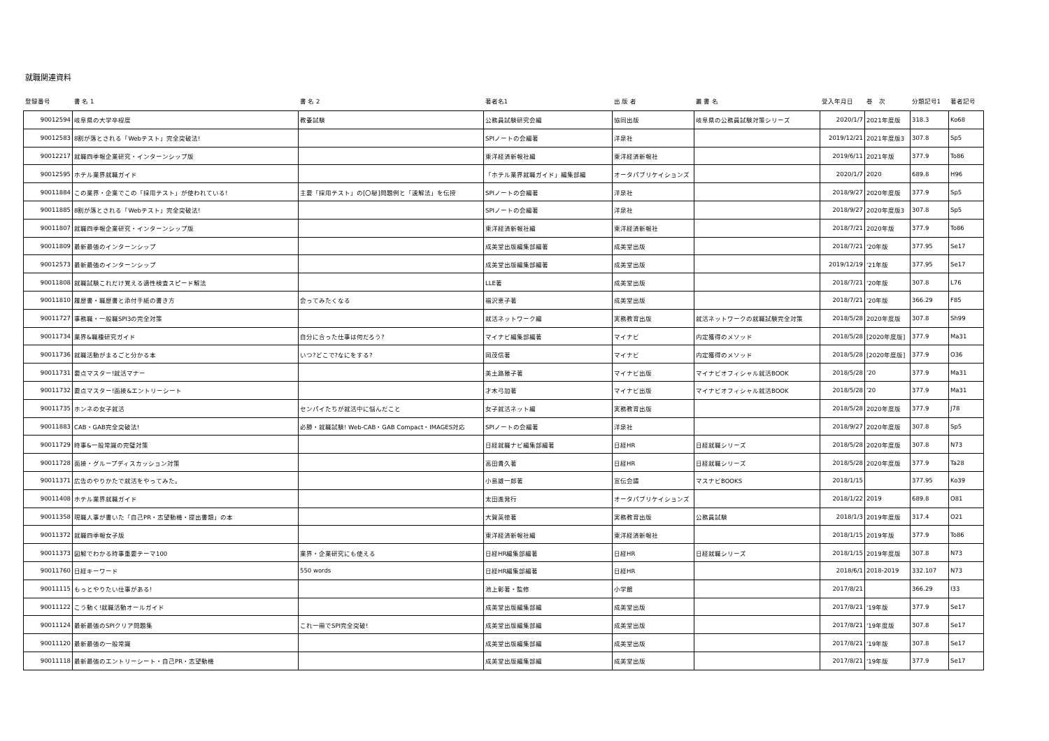就職関連資料
| 登録番号 | 書 名 1 | 書 名 2 | 著者名1 | 出 版 者 | 叢 書 名 | 受入年月日 | 巻 次 | 分類記号1 | 著者記号 |
| --- | --- | --- | --- | --- | --- | --- | --- | --- | --- |
| 90012594 | 岐阜県の大学卒程度 | 教養試験 | 公務員試験研究会編 | 協同出版 | 岐阜県の公務員試験対策シリーズ | 2020/1/7 | 2021年度版 | 318.3 | Ko68 |
| 90012583 | 8割が落とされる「Webテスト」完全突破法! | | SPIノートの会編著 | 洋泉社 | | 2019/12/21 | 2021年度版3 | 307.8 | Sp5 |
| 90012217 | 就職四季報企業研究・インターンシップ版 | | 東洋経済新報社編 | 東洋経済新報社 | | 2019/6/11 | 2021年版 | 377.9 | To86 |
| 90012595 | ホテル業界就職ガイド | | 「ホテル業界就職ガイド」編集部編 | オータパブリケイションズ | | 2020/1/7 | 2020 | 689.8 | H96 |
| 90011884 | この業界・企業でこの「採用テスト」が使われている! | 主要「採用テスト」の[〇秘]問題例と「速解法」を伝授 | SPIノートの会編著 | 洋泉社 | | 2018/9/27 | 2020年度版 | 377.9 | Sp5 |
| 90011885 | 8割が落とされる「Webテスト」完全突破法! | | SPIノートの会編著 | 洋泉社 | | 2018/9/27 | 2020年度版3 | 307.8 | Sp5 |
| 90011807 | 就職四季報企業研究・インターンシップ版 | | 東洋経済新報社編 | 東洋経済新報社 | | 2018/7/21 | 2020年版 | 377.9 | To86 |
| 90011809 | 最新最強のインターンシップ | | 成美堂出版編集部編著 | 成美堂出版 | | 2018/7/21 | '20年版 | 377.95 | Se17 |
| 90012573 | 最新最強のインターンシップ | | 成美堂出版編集部編著 | 成美堂出版 | | 2019/12/19 | '21年版 | 377.95 | Se17 |
| 90011808 | 就職試験これだけ覚える適性検査スピード解法 | | LLE著 | 成美堂出版 | | 2018/7/21 | '20年版 | 307.8 | L76 |
| 90011810 | 履歴書・職歴書と添付手紙の書き方 | 会ってみたくなる | 福沢恵子著 | 成美堂出版 | | 2018/7/21 | '20年版 | 366.29 | F85 |
| 90011727 | 事務職・一般職SPI3の完全対策 | | 就活ネットワーク編 | 実務教育出版 | 就活ネットワークの就職試験完全対策 | 2018/5/28 | 2020年度版 | 307.8 | Sh99 |
| 90011734 | 業界&職種研究ガイド | 自分に合った仕事は何だろう? | マイナビ編集部編著 | マイナビ | 内定獲得のメソッド | 2018/5/28 | [2020年度版] | 377.9 | Ma31 |
| 90011736 | 就職活動がまるごと分かる本 | いつ?どこで?なにをする? | 岡茂信著 | マイナビ | 内定獲得のメソッド | 2018/5/28 | [2020年度版] | 377.9 | O36 |
| 90011731 | 要点マスター!就活マナー | | 美土路雅子著 | マイナビ出版 | マイナビオフィシャル就活BOOK | 2018/5/28 | '20 | 377.9 | Ma31 |
| 90011732 | 要点マスター!面接&エントリーシート | | 才木弓加著 | マイナビ出版 | マイナビオフィシャル就活BOOK | 2018/5/28 | '20 | 377.9 | Ma31 |
| 90011735 | ホンネの女子就活 | センパイたちが就活中に悩んだこと | 女子就活ネット編 | 実務教育出版 | | 2018/5/28 | 2020年度版 | 377.9 | J78 |
| 90011883 | CAB・GAB完全突破法! | 必勝・就職試験! Web-CAB・GAB Compact・IMAGES対応 | SPIノートの会編著 | 洋泉社 | | 2018/9/27 | 2020年度版 | 307.8 | Sp5 |
| 90011729 | 時事&一般常識の完璧対策 | | 日経就職ナビ編集部編著 | 日経HR | 日経就職シリーズ | 2018/5/28 | 2020年度版 | 307.8 | N73 |
| 90011728 | 面接・グループディスカッション対策 | | 高田貴久著 | 日経HR | 日経就職シリーズ | 2018/5/28 | 2020年度版 | 377.9 | Ta28 |
| 90011371 | 広告のやりかたで就活をやってみた。 | | 小島雄一郎著 | 宣伝会議 | マスナビBOOKS | 2018/1/15 | | 377.95 | Ko39 |
| 90011408 | ホテル業界就職ガイド | | 太田進発行 | オータパブリケイションズ | | 2018/1/22 | 2019 | 689.8 | O81 |
| 90011358 | 現職人事が書いた「自己PR・志望動機・提出書類」の本 | | 大賀英徳著 | 実務教育出版 | 公務員試験 | 2018/1/3 | 2019年度版 | 317.4 | O21 |
| 90011372 | 就職四季報女子版 | | 東洋経済新報社編 | 東洋経済新報社 | | 2018/1/15 | 2019年版 | 377.9 | To86 |
| 90011373 | 図解でわかる時事重要テーマ100 | 業界・企業研究にも使える | 日経HR編集部編著 | 日経HR | 日経就職シリーズ | 2018/1/15 | 2019年度版 | 307.8 | N73 |
| 90011760 | 日経キーワード | 550 words | 日経HR編集部編著 | 日経HR | | 2018/6/1 | 2018-2019 | 332.107 | N73 |
| 90011115 | もっとやりたい仕事がある! | | 池上彰著・監修 | 小学館 | | 2017/8/21 | | 366.29 | I33 |
| 90011122 | こう動く!就職活動オールガイド | | 成美堂出版編集部編 | 成美堂出版 | | 2017/8/21 | '19年版 | 377.9 | Se17 |
| 90011124 | 最新最強のSPIクリア問題集 | これ一冊でSPI完全突破! | 成美堂出版編集部編 | 成美堂出版 | | 2017/8/21 | '19年度版 | 307.8 | Se17 |
| 90011120 | 最新最強の一般常識 | | 成美堂出版編集部編 | 成美堂出版 | | 2017/8/21 | '19年版 | 307.8 | Se17 |
| 90011118 | 最新最強のエントリーシート・自己PR・志望動機 | | 成美堂出版編集部編 | 成美堂出版 | | 2017/8/21 | '19年版 | 377.9 | Se17 |